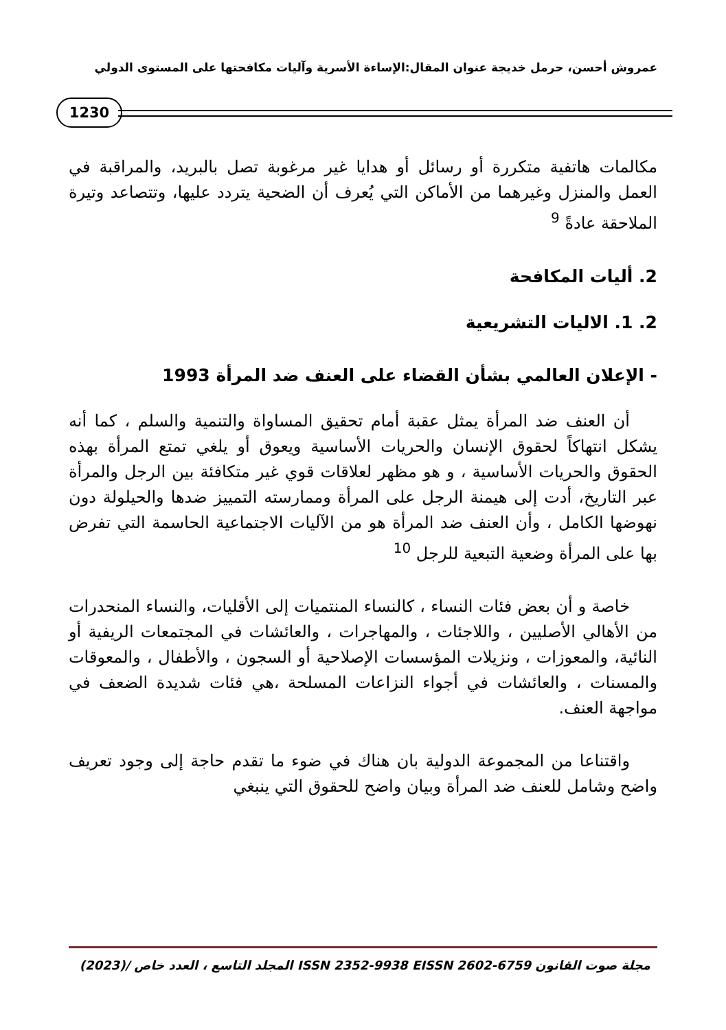عمروش أحسن، حرمل خديجة عنوان المقال:الإساءة الأسرية وآليات مكافحتها على المستوى الدولي
1230
مكالمات هاتفية متكررة أو رسائل أو هدايا غير مرغوبة تصل بالبريد، والمراقبة في العمل والمنزل وغيرهما من الأماكن التي يُعرف أن الضحية يتردد عليها، وتتصاعد وتيرة الملاحقة عادةً <sup>9</sup>
2. أليات المكافحة
2. 1. الاليات التشريعية
- الإعلان العالمي بشأن القضاء على العنف ضد المرأة 1993
أن العنف ضد المرأة يمثل عقبة أمام تحقيق المساواة والتنمية والسلم ، كما أنه يشكل انتهاكاً لحقوق الإنسان والحريات الأساسية ويعوق أو يلغي تمتع المرأة بهذه الحقوق والحريات الأساسية ، و هو مظهر لعلاقات قوي غير متكافئة بين الرجل والمرأة عبر التاريخ، أدت إلى هيمنة الرجل على المرأة وممارسته التمييز ضدها والحيلولة دون نهوضها الكامل ، وأن العنف ضد المرأة هو من الآليات الاجتماعية الحاسمة التي تفرض بها على المرأة وضعية التبعية للرجل <sup>10</sup>
خاصة و أن بعض فئات النساء ، كالنساء المنتميات إلى الأقليات، والنساء المنحدرات من الأهالي الأصليين ، واللاجئات ، والمهاجرات ، والعائشات في المجتمعات الريفية أو النائية، والمعوزات ، ونزيلات المؤسسات الإصلاحية أو السجون ، والأطفال ، والمعوقات والمسنات ، والعائشات في أجواء النزاعات المسلحة ،هي فئات شديدة الضعف في مواجهة العنف.
واقتناعا من المجموعة الدولية بان هناك في ضوء ما تقدم حاجة إلى وجود تعريف واضح وشامل للعنف ضد المرأة وبيان واضح للحقوق التي ينبغي
مجلة صوت القانون ISSN 2352-9938 EISSN 2602-6759 المجلد التاسع ، العدد خاص /(2023)